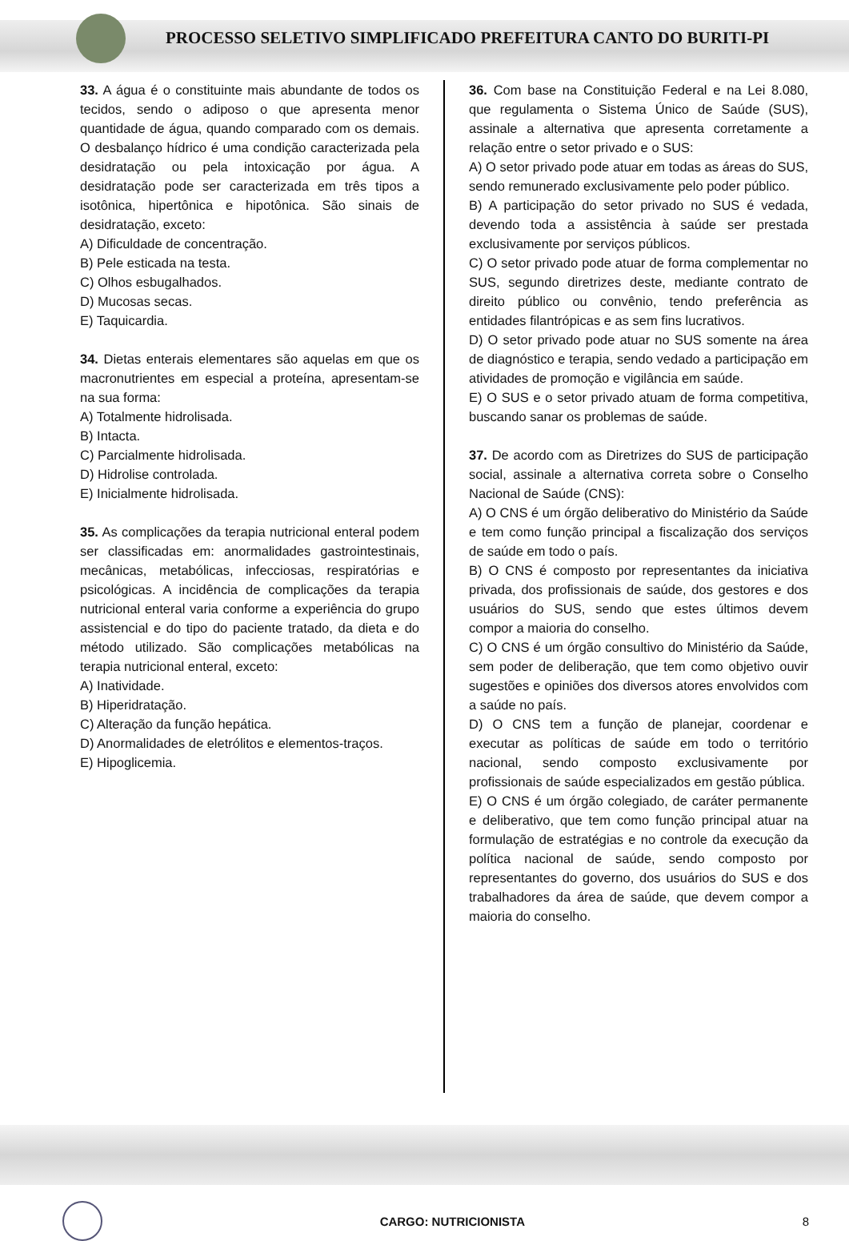PROCESSO SELETIVO SIMPLIFICADO PREFEITURA CANTO DO BURITI-PI
33. A água é o constituinte mais abundante de todos os tecidos, sendo o adiposo o que apresenta menor quantidade de água, quando comparado com os demais. O desbalanço hídrico é uma condição caracterizada pela desidratação ou pela intoxicação por água. A desidratação pode ser caracterizada em três tipos a isotônica, hipertônica e hipotônica. São sinais de desidratação, exceto:
A) Dificuldade de concentração.
B) Pele esticada na testa.
C) Olhos esbugalhados.
D) Mucosas secas.
E) Taquicardia.
34. Dietas enterais elementares são aquelas em que os macronutrientes em especial a proteína, apresentam-se na sua forma:
A) Totalmente hidrolisada.
B) Intacta.
C) Parcialmente hidrolisada.
D) Hidrolise controlada.
E) Inicialmente hidrolisada.
35. As complicações da terapia nutricional enteral podem ser classificadas em: anormalidades gastrointestinais, mecânicas, metabólicas, infecciosas, respiratórias e psicológicas. A incidência de complicações da terapia nutricional enteral varia conforme a experiência do grupo assistencial e do tipo do paciente tratado, da dieta e do método utilizado. São complicações metabólicas na terapia nutricional enteral, exceto:
A) Inatividade.
B) Hiperidratação.
C) Alteração da função hepática.
D) Anormalidades de eletrólitos e elementos-traços.
E) Hipoglicemia.
36. Com base na Constituição Federal e na Lei 8.080, que regulamenta o Sistema Único de Saúde (SUS), assinale a alternativa que apresenta corretamente a relação entre o setor privado e o SUS:
A) O setor privado pode atuar em todas as áreas do SUS, sendo remunerado exclusivamente pelo poder público.
B) A participação do setor privado no SUS é vedada, devendo toda a assistência à saúde ser prestada exclusivamente por serviços públicos.
C) O setor privado pode atuar de forma complementar no SUS, segundo diretrizes deste, mediante contrato de direito público ou convênio, tendo preferência as entidades filantrópicas e as sem fins lucrativos.
D) O setor privado pode atuar no SUS somente na área de diagnóstico e terapia, sendo vedado a participação em atividades de promoção e vigilância em saúde.
E) O SUS e o setor privado atuam de forma competitiva, buscando sanar os problemas de saúde.
37. De acordo com as Diretrizes do SUS de participação social, assinale a alternativa correta sobre o Conselho Nacional de Saúde (CNS):
A) O CNS é um órgão deliberativo do Ministério da Saúde e tem como função principal a fiscalização dos serviços de saúde em todo o país.
B) O CNS é composto por representantes da iniciativa privada, dos profissionais de saúde, dos gestores e dos usuários do SUS, sendo que estes últimos devem compor a maioria do conselho.
C) O CNS é um órgão consultivo do Ministério da Saúde, sem poder de deliberação, que tem como objetivo ouvir sugestões e opiniões dos diversos atores envolvidos com a saúde no país.
D) O CNS tem a função de planejar, coordenar e executar as políticas de saúde em todo o território nacional, sendo composto exclusivamente por profissionais de saúde especializados em gestão pública.
E) O CNS é um órgão colegiado, de caráter permanente e deliberativo, que tem como função principal atuar na formulação de estratégias e no controle da execução da política nacional de saúde, sendo composto por representantes do governo, dos usuários do SUS e dos trabalhadores da área de saúde, que devem compor a maioria do conselho.
CARGO: NUTRICIONISTA 8